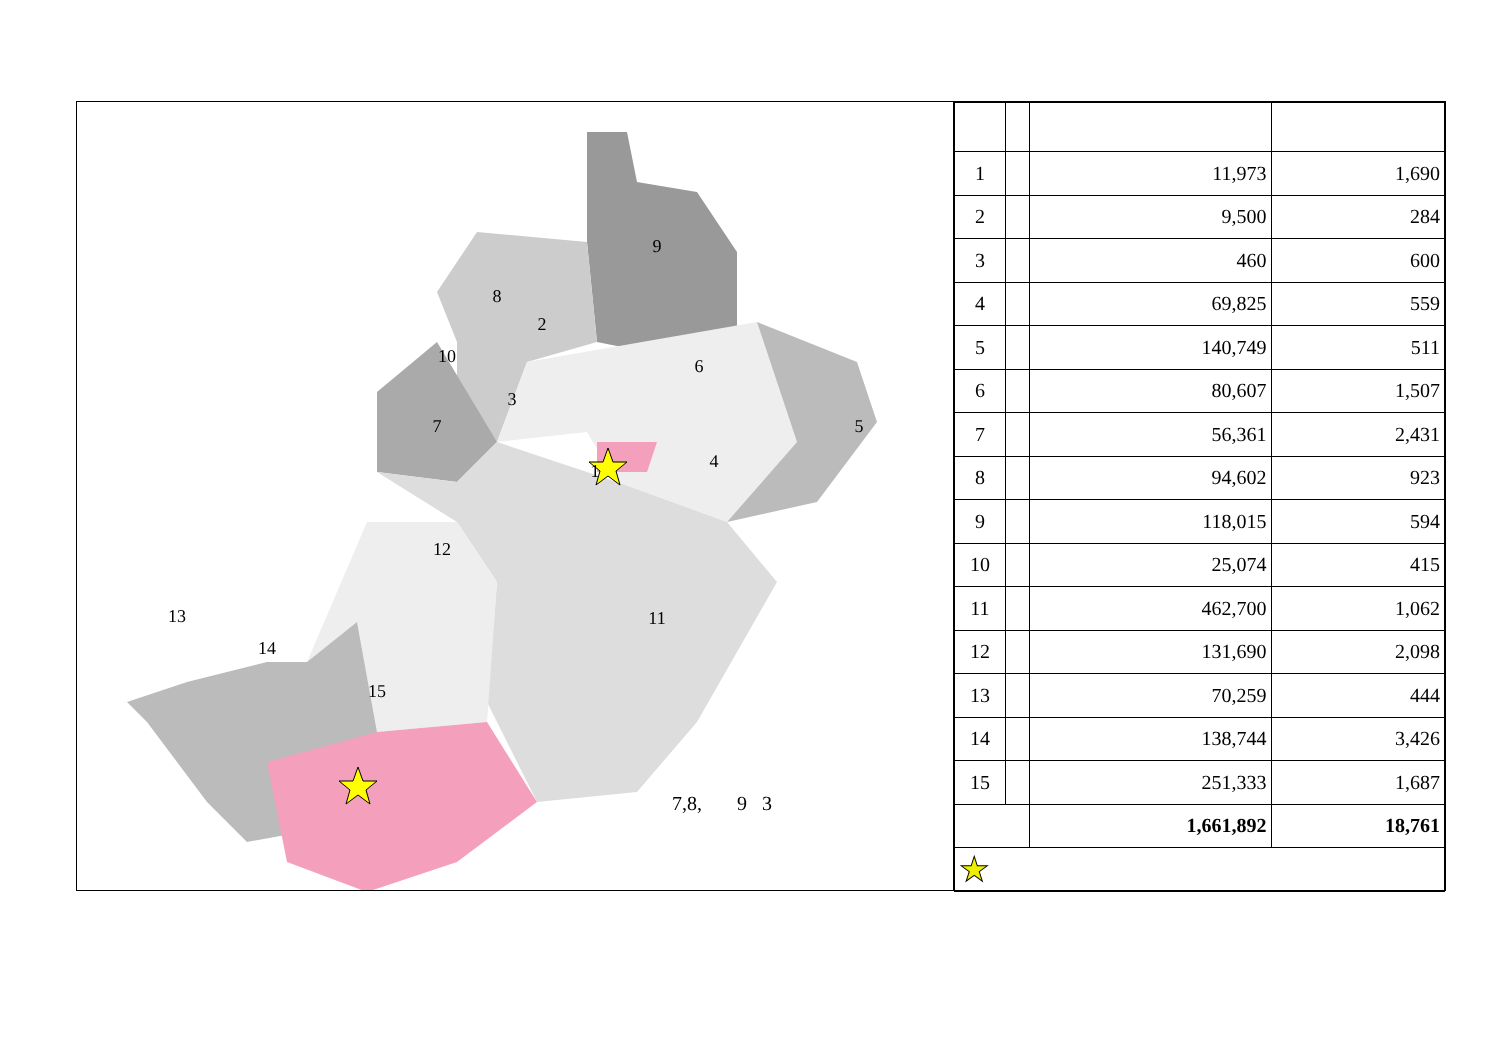1
2
3
4
5
6
7
8
9
10
11
12
13
14
15
7,8, 9 3
| 1 | | 11,973 | 1,690 |
| 2 | | 9,500 | 284 |
| 3 | | 460 | 600 |
| 4 | | 69,825 | 559 |
| 5 | | 140,749 | 511 |
| 6 | | 80,607 | 1,507 |
| 7 | | 56,361 | 2,431 |
| 8 | | 94,602 | 923 |
| 9 | | 118,015 | 594 |
| 10 | | 25,074 | 415 |
| 11 | | 462,700 | 1,062 |
| 12 | | 131,690 | 2,098 |
| 13 | | 70,259 | 444 |
| 14 | | 138,744 | 3,426 |
| 15 | | 251,333 | 1,687 |
| | | 1,661,892 | 18,761 |
| ★ | | | |